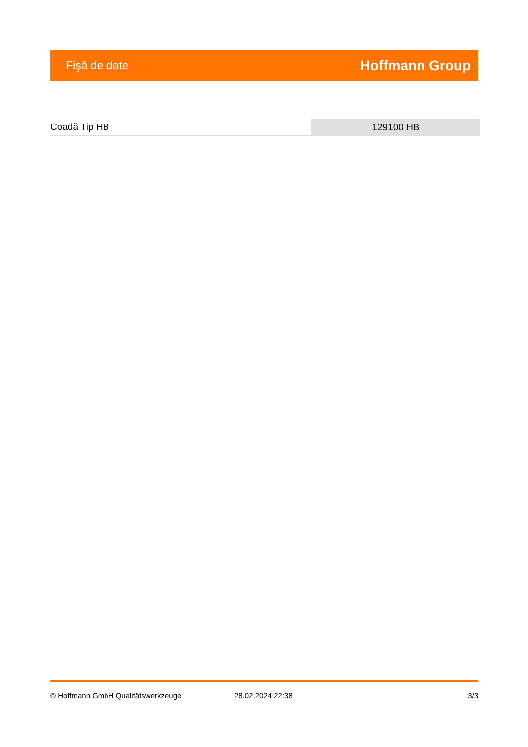Fişă de date Hoffmann Group
| Coadă Tip HB | 129100 HB |
© Hoffmann GmbH Qualitätswerkzeuge 28.02.2024 22:38 3/3